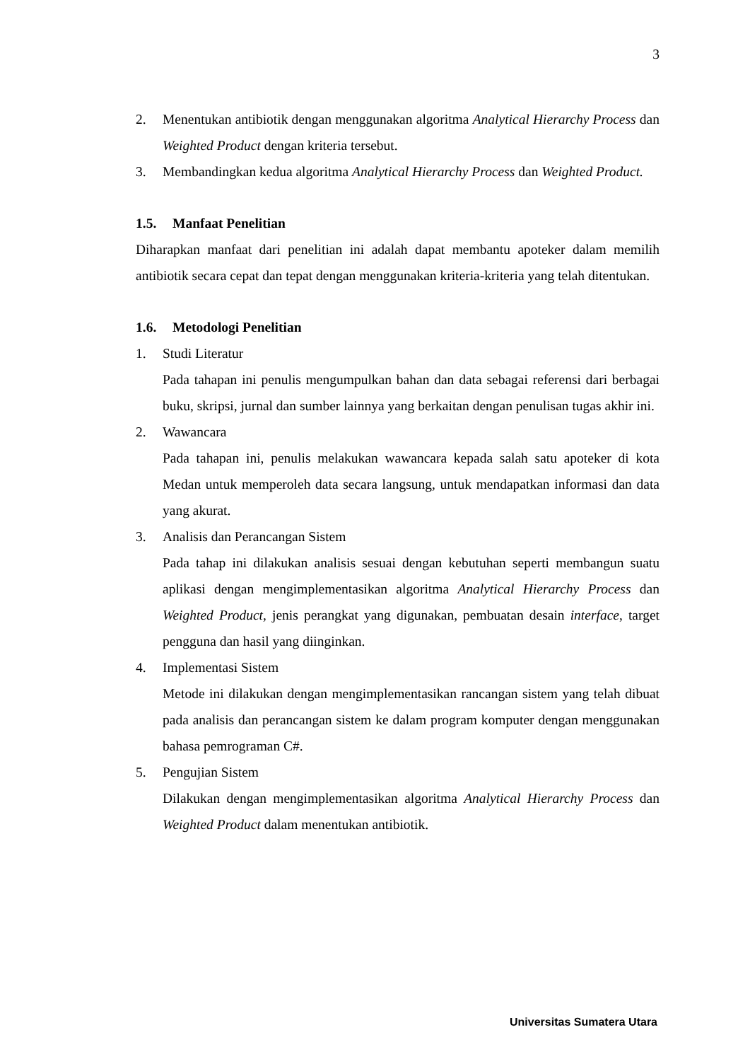3
2. Menentukan antibiotik dengan menggunakan algoritma Analytical Hierarchy Process dan Weighted Product dengan kriteria tersebut.
3. Membandingkan kedua algoritma Analytical Hierarchy Process dan Weighted Product.
1.5. Manfaat Penelitian
Diharapkan manfaat dari penelitian ini adalah dapat membantu apoteker dalam memilih antibiotik secara cepat dan tepat dengan menggunakan kriteria-kriteria yang telah ditentukan.
1.6. Metodologi Penelitian
1. Studi Literatur
Pada tahapan ini penulis mengumpulkan bahan dan data sebagai referensi dari berbagai buku, skripsi, jurnal dan sumber lainnya yang berkaitan dengan penulisan tugas akhir ini.
2. Wawancara
Pada tahapan ini, penulis melakukan wawancara kepada salah satu apoteker di kota Medan untuk memperoleh data secara langsung, untuk mendapatkan informasi dan data yang akurat.
3. Analisis dan Perancangan Sistem
Pada tahap ini dilakukan analisis sesuai dengan kebutuhan seperti membangun suatu aplikasi dengan mengimplementasikan algoritma Analytical Hierarchy Process dan Weighted Product, jenis perangkat yang digunakan, pembuatan desain interface, target pengguna dan hasil yang diinginkan.
4. Implementasi Sistem
Metode ini dilakukan dengan mengimplementasikan rancangan sistem yang telah dibuat pada analisis dan perancangan sistem ke dalam program komputer dengan menggunakan bahasa pemrograman C#.
5. Pengujian Sistem
Dilakukan dengan mengimplementasikan algoritma Analytical Hierarchy Process dan Weighted Product dalam menentukan antibiotik.
Universitas Sumatera Utara